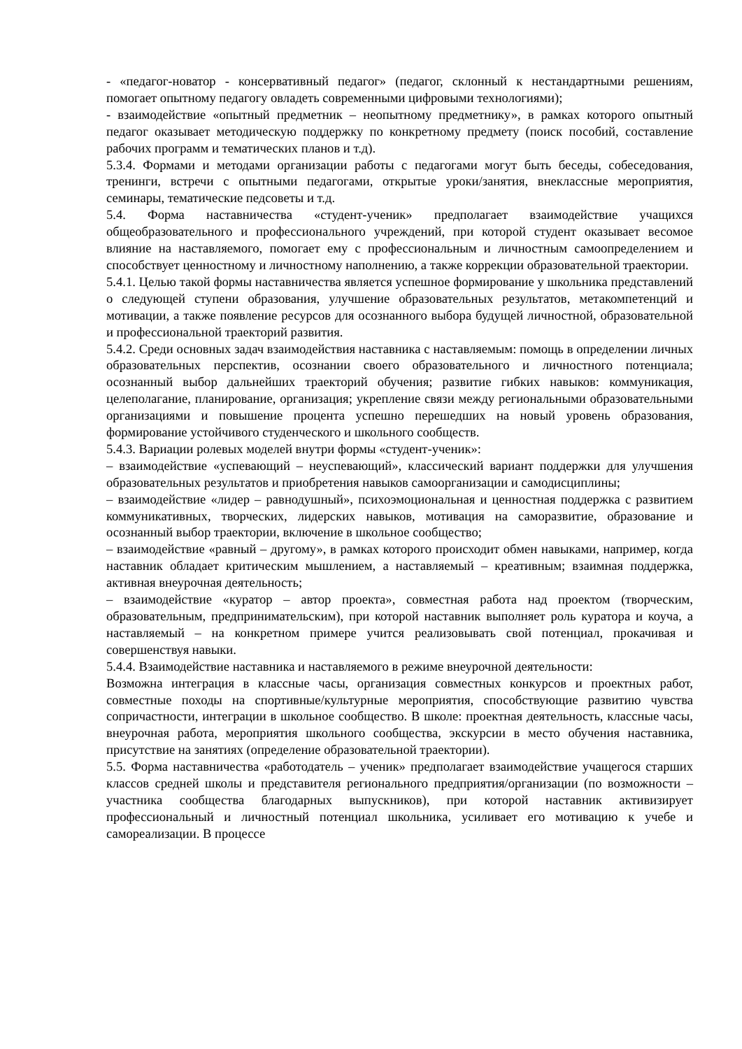- «педагог-новатор - консервативный педагог» (педагог, склонный к нестандартными решениям, помогает опытному педагогу овладеть современными цифровыми технологиями);
- взаимодействие «опытный предметник – неопытному предметнику», в рамках которого опытный педагог оказывает методическую поддержку по конкретному предмету (поиск пособий, составление рабочих программ и тематических планов и т.д).
5.3.4. Формами и методами организации работы с педагогами могут быть беседы, собеседования, тренинги, встречи с опытными педагогами, открытые уроки/занятия, внеклассные мероприятия, семинары, тематические педсоветы и т.д.
5.4. Форма наставничества «студент-ученик» предполагает взаимодействие учащихся общеобразовательного и профессионального учреждений, при которой студент оказывает весомое влияние на наставляемого, помогает ему с профессиональным и личностным самоопределением и способствует ценностному и личностному наполнению, а также коррекции образовательной траектории.
5.4.1. Целью такой формы наставничества является успешное формирование у школьника представлений о следующей ступени образования, улучшение образовательных результатов, метакомпетенций и мотивации, а также появление ресурсов для осознанного выбора будущей личностной, образовательной и профессиональной траекторий развития.
5.4.2. Среди основных задач взаимодействия наставника с наставляемым: помощь в определении личных образовательных перспектив, осознании своего образовательного и личностного потенциала; осознанный выбор дальнейших траекторий обучения; развитие гибких навыков: коммуникация, целеполагание, планирование, организация; укрепление связи между региональными образовательными организациями и повышение процента успешно перешедших на новый уровень образования, формирование устойчивого студенческого и школьного сообществ.
5.4.3. Вариации ролевых моделей внутри формы «студент-ученик»:
– взаимодействие «успевающий – неуспевающий», классический вариант поддержки для улучшения образовательных результатов и приобретения навыков самоорганизации и самодисциплины;
– взаимодействие «лидер – равнодушный», психоэмоциональная и ценностная поддержка с развитием коммуникативных, творческих, лидерских навыков, мотивация на саморазвитие, образование и осознанный выбор траектории, включение в школьное сообщество;
– взаимодействие «равный – другому», в рамках которого происходит обмен навыками, например, когда наставник обладает критическим мышлением, а наставляемый – креативным; взаимная поддержка, активная внеурочная деятельность;
– взаимодействие «куратор – автор проекта», совместная работа над проектом (творческим, образовательным, предпринимательским), при которой наставник выполняет роль куратора и коуча, а наставляемый – на конкретном примере учится реализовывать свой потенциал, прокачивая и совершенствуя навыки.
5.4.4. Взаимодействие наставника и наставляемого в режиме внеурочной деятельности:
Возможна интеграция в классные часы, организация совместных конкурсов и проектных работ, совместные походы на спортивные/культурные мероприятия, способствующие развитию чувства сопричастности, интеграции в школьное сообщество. В школе: проектная деятельность, классные часы, внеурочная работа, мероприятия школьного сообщества, экскурсии в место обучения наставника, присутствие на занятиях (определение образовательной траектории).
5.5. Форма наставничества «работодатель – ученик» предполагает взаимодействие учащегося старших классов средней школы и представителя регионального предприятия/организации (по возможности – участника сообщества благодарных выпускников), при которой наставник активизирует профессиональный и личностный потенциал школьника, усиливает его мотивацию к учебе и самореализации. В процессе